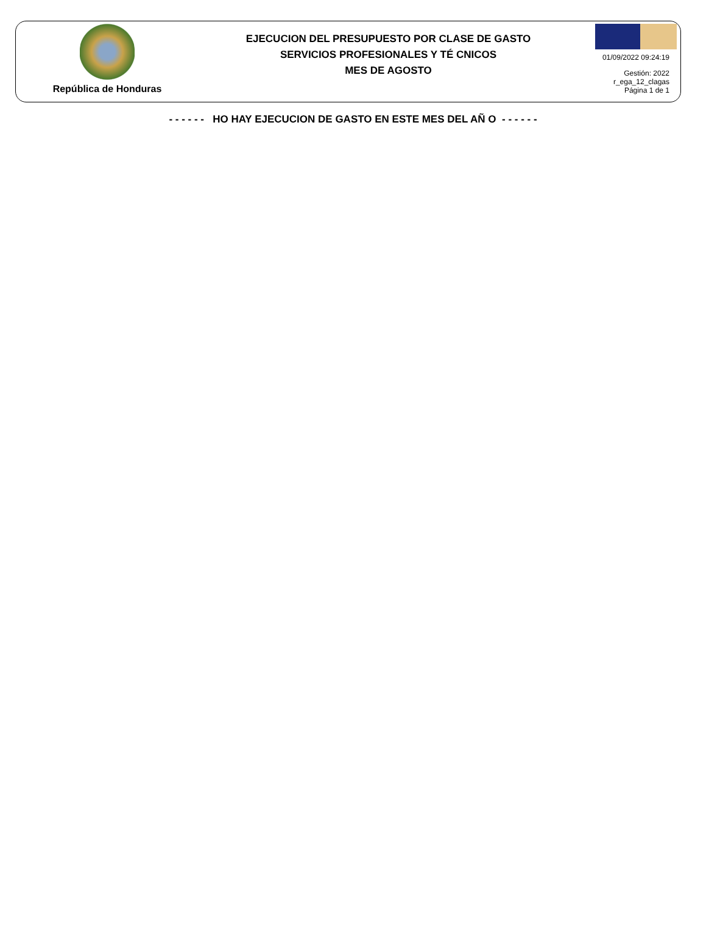República de Honduras
EJECUCION DEL PRESUPUESTO POR CLASE DE GASTO
SERVICIOS PROFESIONALES Y TÉ CNICOS
MES DE AGOSTO
01/09/2022 09:24:19
Gestión: 2022
r_ega_12_clagas
Página 1 de 1
- - - - - - HO HAY EJECUCION DE GASTO EN ESTE MES DEL AÑ O - - - - - -